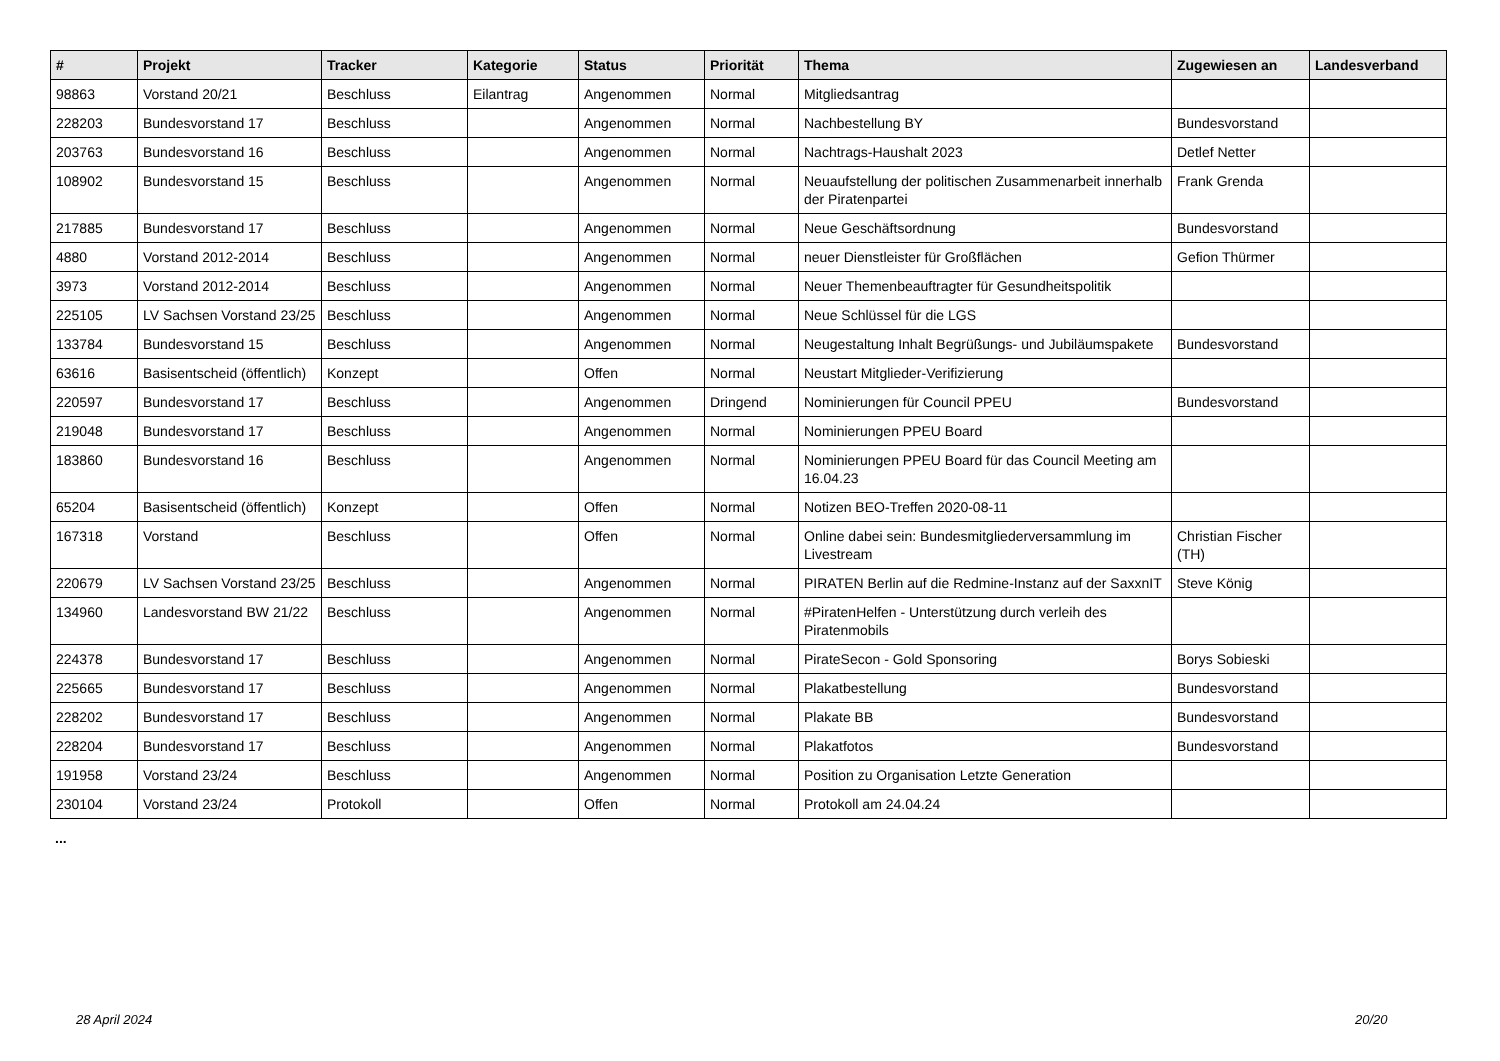| # | Projekt | Tracker | Kategorie | Status | Priorität | Thema | Zugewiesen an | Landesverband |
| --- | --- | --- | --- | --- | --- | --- | --- | --- |
| 98863 | Vorstand 20/21 | Beschluss | Eilantrag | Angenommen | Normal | Mitgliedsantrag | | |
| 228203 | Bundesvorstand 17 | Beschluss | | Angenommen | Normal | Nachbestellung BY | Bundesvorstand | |
| 203763 | Bundesvorstand 16 | Beschluss | | Angenommen | Normal | Nachtrags-Haushalt 2023 | Detlef Netter | |
| 108902 | Bundesvorstand 15 | Beschluss | | Angenommen | Normal | Neuaufstellung der politischen Zusammenarbeit innerhalb der Piratenpartei | Frank Grenda | |
| 217885 | Bundesvorstand 17 | Beschluss | | Angenommen | Normal | Neue Geschäftsordnung | Bundesvorstand | |
| 4880 | Vorstand 2012-2014 | Beschluss | | Angenommen | Normal | neuer Dienstleister für Großflächen | Gefion Thürmer | |
| 3973 | Vorstand 2012-2014 | Beschluss | | Angenommen | Normal | Neuer Themenbeauftragter für Gesundheitspolitik | | |
| 225105 | LV Sachsen Vorstand 23/25 | Beschluss | | Angenommen | Normal | Neue Schlüssel für die LGS | | |
| 133784 | Bundesvorstand 15 | Beschluss | | Angenommen | Normal | Neugestaltung Inhalt Begrüßungs- und Jubiläumspakete | Bundesvorstand | |
| 63616 | Basisentscheid (öffentlich) | Konzept | | Offen | Normal | Neustart Mitglieder-Verifizierung | | |
| 220597 | Bundesvorstand 17 | Beschluss | | Angenommen | Dringend | Nominierungen für Council PPEU | Bundesvorstand | |
| 219048 | Bundesvorstand 17 | Beschluss | | Angenommen | Normal | Nominierungen PPEU Board | | |
| 183860 | Bundesvorstand 16 | Beschluss | | Angenommen | Normal | Nominierungen PPEU Board für das Council Meeting am 16.04.23 | | |
| 65204 | Basisentscheid (öffentlich) | Konzept | | Offen | Normal | Notizen BEO-Treffen 2020-08-11 | | |
| 167318 | Vorstand | Beschluss | | Offen | Normal | Online dabei sein: Bundesmitgliederversammlung im Livestream | Christian Fischer (TH) | |
| 220679 | LV Sachsen Vorstand 23/25 | Beschluss | | Angenommen | Normal | PIRATEN Berlin auf die Redmine-Instanz auf der SaxxnIT | Steve König | |
| 134960 | Landesvorstand BW 21/22 | Beschluss | | Angenommen | Normal | #PiratenHelfen - Unterstützung durch verleih des Piratenmobils | | |
| 224378 | Bundesvorstand 17 | Beschluss | | Angenommen | Normal | PirateSecon - Gold Sponsoring | Borys Sobieski | |
| 225665 | Bundesvorstand 17 | Beschluss | | Angenommen | Normal | Plakatbestellung | Bundesvorstand | |
| 228202 | Bundesvorstand 17 | Beschluss | | Angenommen | Normal | Plakate BB | Bundesvorstand | |
| 228204 | Bundesvorstand 17 | Beschluss | | Angenommen | Normal | Plakatfotos | Bundesvorstand | |
| 191958 | Vorstand 23/24 | Beschluss | | Angenommen | Normal | Position zu Organisation Letzte Generation | | |
| 230104 | Vorstand 23/24 | Protokoll | | Offen | Normal | Protokoll am 24.04.24 | | |
...
28 April 2024 20/20